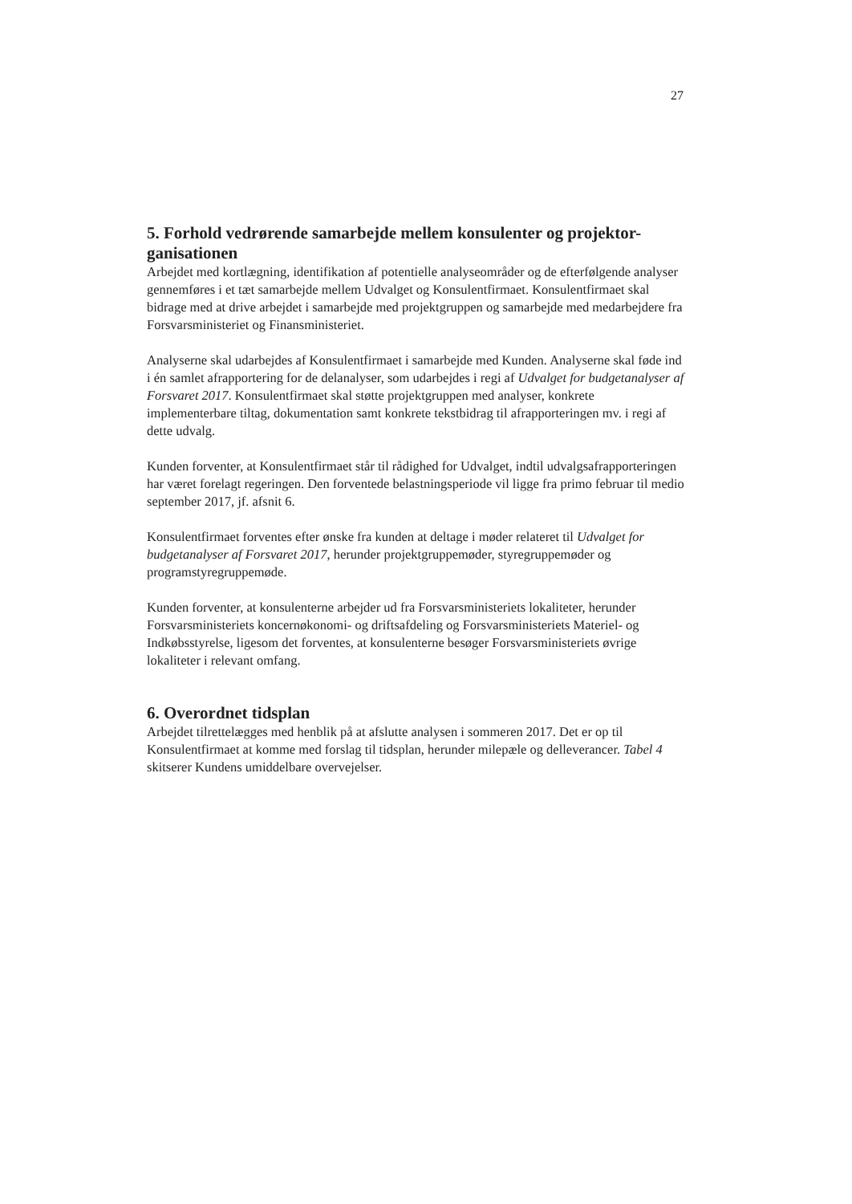27
5. Forhold vedrørende samarbejde mellem konsulenter og projektor-ganisationen
Arbejdet med kortlægning, identifikation af potentielle analyseområder og de efterfølgende analyser gennemføres i et tæt samarbejde mellem Udvalget og Konsulentfirmaet. Konsulentfirmaet skal bidrage med at drive arbejdet i samarbejde med projektgruppen og samarbejde med medarbejdere fra Forsvarsministeriet og Finansministeriet.
Analyserne skal udarbejdes af Konsulentfirmaet i samarbejde med Kunden. Analyserne skal føde ind i én samlet afrapportering for de delanalyser, som udarbejdes i regi af Udvalget for budgetanalyser af Forsvaret 2017. Konsulentfirmaet skal støtte projektgruppen med analyser, konkrete implementerbare tiltag, dokumentation samt konkrete tekstbidrag til afrapporteringen mv. i regi af dette udvalg.
Kunden forventer, at Konsulentfirmaet står til rådighed for Udvalget, indtil udvalgsafrapporteringen har været forelagt regeringen. Den forventede belastningsperiode vil ligge fra primo februar til medio september 2017, jf. afsnit 6.
Konsulentfirmaet forventes efter ønske fra kunden at deltage i møder relateret til Udvalget for budgetanalyser af Forsvaret 2017, herunder projektgruppemøder, styregruppemøder og programstyregruppemøde.
Kunden forventer, at konsulenterne arbejder ud fra Forsvarsministeriets lokaliteter, herunder Forsvarsministeriets koncernøkonomi- og driftsafdeling og Forsvarsministeriets Materiel- og Indkøbsstyrelse, ligesom det forventes, at konsulenterne besøger Forsvarsministeriets øvrige lokaliteter i relevant omfang.
6. Overordnet tidsplan
Arbejdet tilrettelægges med henblik på at afslutte analysen i sommeren 2017. Det er op til Konsulentfirmaet at komme med forslag til tidsplan, herunder milepæle og delleverancer. Tabel 4 skitserer Kundens umiddelbare overvejelser.